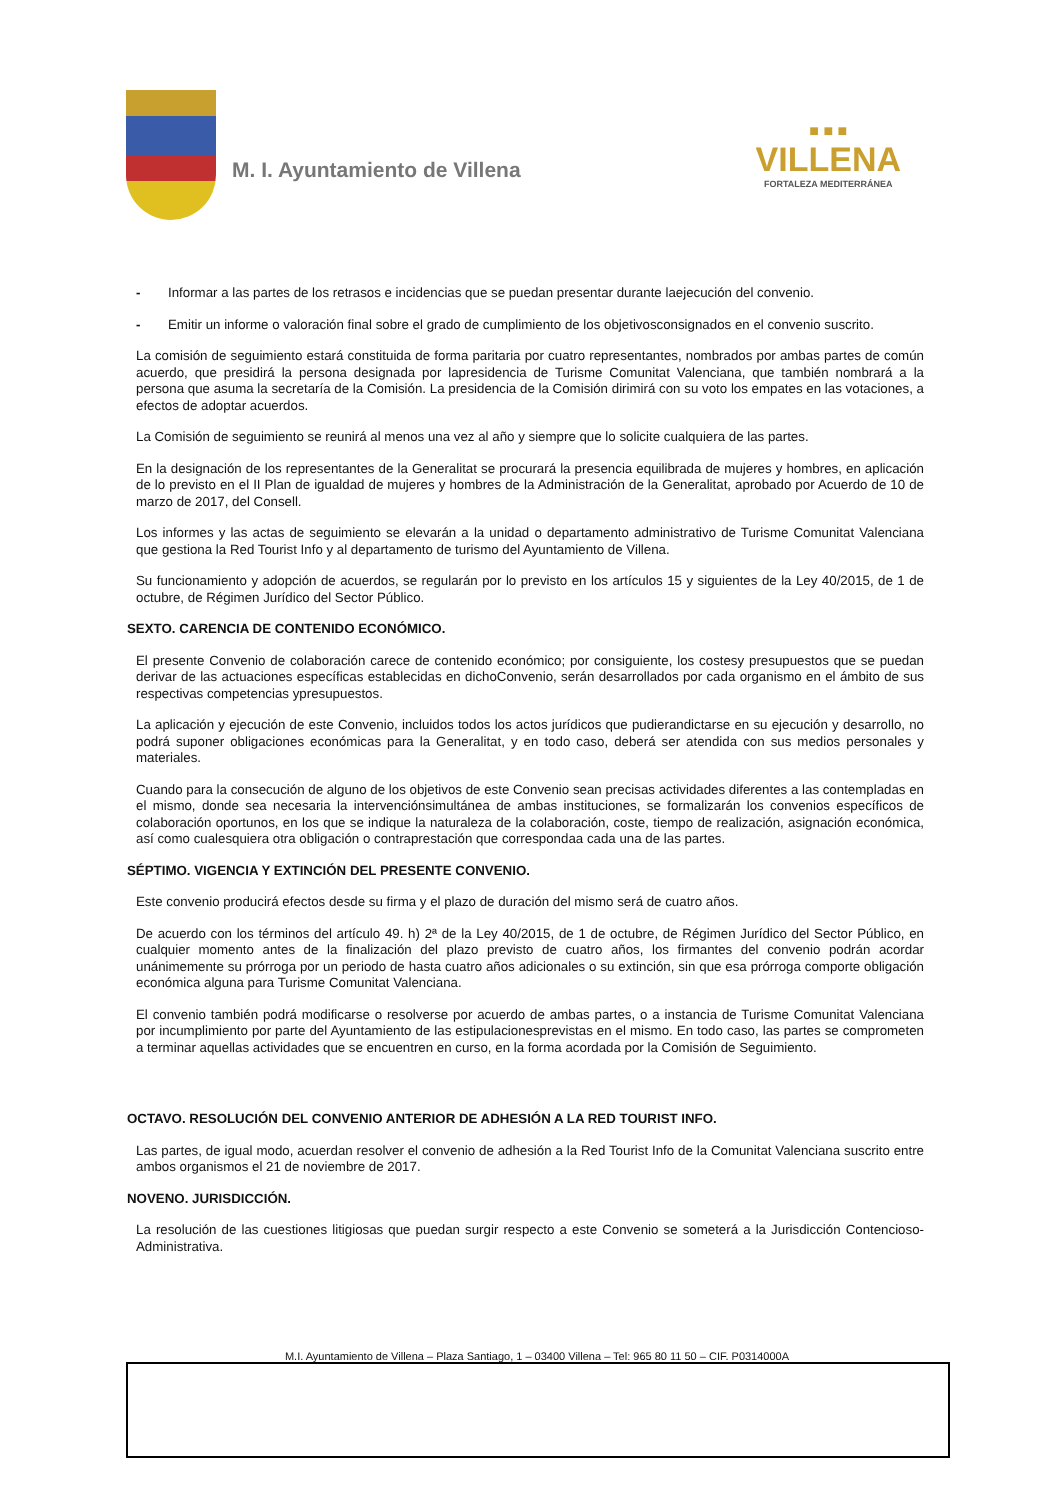M. I. Ayuntamiento de Villena
■ ■ ■
VILLENA
FORTALEZA MEDITERRÁNEA
- Informar a las partes de los retrasos e incidencias que se puedan presentar durante laejecución del convenio.
- Emitir un informe o valoración final sobre el grado de cumplimiento de los objetivosconsignados en el convenio suscrito.
La comisión de seguimiento estará constituida de forma paritaria por cuatro representantes, nombrados por ambas partes de común acuerdo, que presidirá la persona designada por lapresidencia de Turisme Comunitat Valenciana, que también nombrará a la persona que asuma la secretaría de la Comisión. La presidencia de la Comisión dirimirá con su voto los empates en las votaciones, a efectos de adoptar acuerdos.
La Comisión de seguimiento se reunirá al menos una vez al año y siempre que lo solicite cualquiera de las partes.
En la designación de los representantes de la Generalitat se procurará la presencia equilibrada de mujeres y hombres, en aplicación de lo previsto en el II Plan de igualdad de mujeres y hombres de la Administración de la Generalitat, aprobado por Acuerdo de 10 de marzo de 2017, del Consell.
Los informes y las actas de seguimiento se elevarán a la unidad o departamento administrativo de Turisme Comunitat Valenciana que gestiona la Red Tourist Info y al departamento de turismo del Ayuntamiento de Villena.
Su funcionamiento y adopción de acuerdos, se regularán por lo previsto en los artículos 15 y siguientes de la Ley 40/2015, de 1 de octubre, de Régimen Jurídico del Sector Público.
SEXTO. CARENCIA DE CONTENIDO ECONÓMICO.
El presente Convenio de colaboración carece de contenido económico; por consiguiente, los costesy presupuestos que se puedan derivar de las actuaciones específicas establecidas en dichoConvenio, serán desarrollados por cada organismo en el ámbito de sus respectivas competencias ypresupuestos.
La aplicación y ejecución de este Convenio, incluidos todos los actos jurídicos que pudierandictarse en su ejecución y desarrollo, no podrá suponer obligaciones económicas para la Generalitat, y en todo caso, deberá ser atendida con sus medios personales y materiales.
Cuando para la consecución de alguno de los objetivos de este Convenio sean precisas actividades diferentes a las contempladas en el mismo, donde sea necesaria la intervenciónsimultánea de ambas instituciones, se formalizarán los convenios específicos de colaboración oportunos, en los que se indique la naturaleza de la colaboración, coste, tiempo de realización, asignación económica, así como cualesquiera otra obligación o contraprestación que correspondaa cada una de las partes.
SÉPTIMO. VIGENCIA Y EXTINCIÓN DEL PRESENTE CONVENIO.
Este convenio producirá efectos desde su firma y el plazo de duración del mismo será de cuatro años.
De acuerdo con los términos del artículo 49. h) 2ª de la Ley 40/2015, de 1 de octubre, de Régimen Jurídico del Sector Público, en cualquier momento antes de la finalización del plazo previsto de cuatro años, los firmantes del convenio podrán acordar unánimemente su prórroga por un periodo de hasta cuatro años adicionales o su extinción, sin que esa prórroga comporte obligación económica alguna para Turisme Comunitat Valenciana.
El convenio también podrá modificarse o resolverse por acuerdo de ambas partes, o a instancia de Turisme Comunitat Valenciana por incumplimiento por parte del Ayuntamiento de las estipulacionesprevistas en el mismo. En todo caso, las partes se comprometen a terminar aquellas actividades que se encuentren en curso, en la forma acordada por la Comisión de Seguimiento.
OCTAVO. RESOLUCIÓN DEL CONVENIO ANTERIOR DE ADHESIÓN A LA RED TOURIST INFO.
Las partes, de igual modo, acuerdan resolver el convenio de adhesión a la Red Tourist Info de la Comunitat Valenciana suscrito entre ambos organismos el 21 de noviembre de 2017.
NOVENO. JURISDICCIÓN.
La resolución de las cuestiones litigiosas que puedan surgir respecto a este Convenio se someterá a la Jurisdicción Contencioso-Administrativa.
M.I. Ayuntamiento de Villena – Plaza Santiago, 1 – 03400 Villena – Tel: 965 80 11 50 – CIF. P0314000A